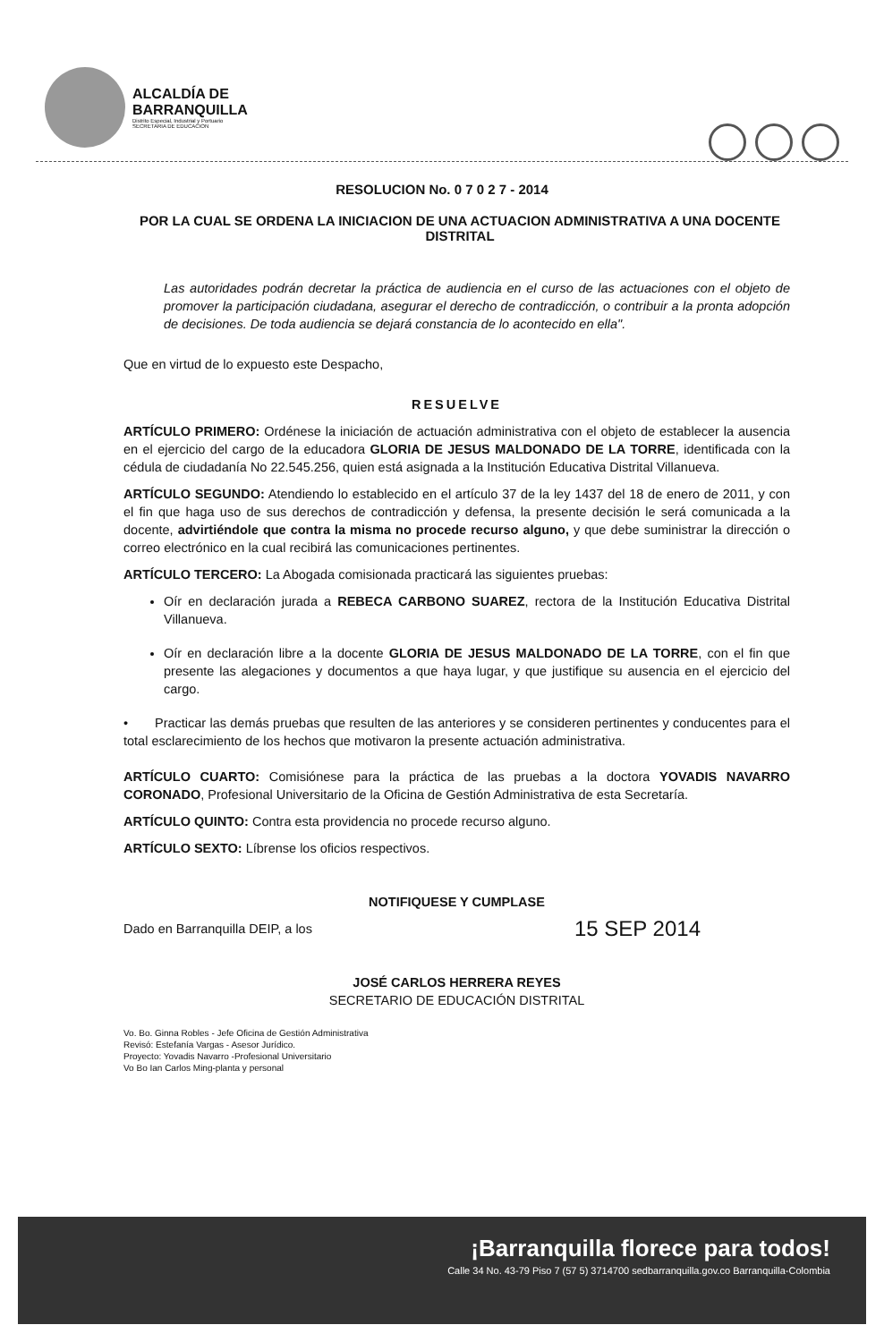ALCALDÍA DE
BARRANQUILLA
Distrito Especial, Industrial y Portuario
SECRETARIA DE EDUCACION
RESOLUCION No. 0 7 0 2 7 - 2014
POR LA CUAL SE ORDENA LA INICIACION DE UNA ACTUACION ADMINISTRATIVA A UNA DOCENTE DISTRITAL
Las autoridades podrán decretar la práctica de audiencia en el curso de las actuaciones con el objeto de promover la participación ciudadana, asegurar el derecho de contradicción, o contribuir a la pronta adopción de decisiones. De toda audiencia se dejará constancia de lo acontecido en ella".
Que en virtud de lo expuesto este Despacho,
RESUELVE
ARTÍCULO PRIMERO: Ordénese la iniciación de actuación administrativa con el objeto de establecer la ausencia en el ejercicio del cargo de la educadora GLORIA DE JESUS MALDONADO DE LA TORRE, identificada con la cédula de ciudadanía No 22.545.256, quien está asignada a la Institución Educativa Distrital Villanueva.
ARTÍCULO SEGUNDO: Atendiendo lo establecido en el artículo 37 de la ley 1437 del 18 de enero de 2011, y con el fin que haga uso de sus derechos de contradicción y defensa, la presente decisión le será comunicada a la docente, advirtiéndole que contra la misma no procede recurso alguno, y que debe suministrar la dirección o correo electrónico en la cual recibirá las comunicaciones pertinentes.
ARTÍCULO TERCERO: La Abogada comisionada practicará las siguientes pruebas:
Oír en declaración jurada a REBECA CARBONO SUAREZ, rectora de la Institución Educativa Distrital Villanueva.
Oír en declaración libre a la docente GLORIA DE JESUS MALDONADO DE LA TORRE, con el fin que presente las alegaciones y documentos a que haya lugar, y que justifique su ausencia en el ejercicio del cargo.
• Practicar las demás pruebas que resulten de las anteriores y se consideren pertinentes y conducentes para el total esclarecimiento de los hechos que motivaron la presente actuación administrativa.
ARTÍCULO CUARTO: Comisiónese para la práctica de las pruebas a la doctora YOVADIS NAVARRO CORONADO, Profesional Universitario de la Oficina de Gestión Administrativa de esta Secretaría.
ARTÍCULO QUINTO: Contra esta providencia no procede recurso alguno.
ARTÍCULO SEXTO: Líbrense los oficios respectivos.
NOTIFIQUESE Y CUMPLASE
Dado en Barranquilla DEIP, a los 15 SEP 2014
JOSÉ CARLOS HERRERA REYES
SECRETARIO DE EDUCACIÓN DISTRITAL
Vo. Bo. Ginna Robles - Jefe Oficina de Gestión Administrativa
Revisó: Estefanía Vargas - Asesor Jurídico.
Proyecto: Yovadis Navarro -Profesional Universitario
Vo Bo Ian Carlos Ming-planta y personal
¡Barranquilla florece para todos!
Calle 34 No. 43-79 Piso 7 (57 5) 3714700 sedbarranquilla.gov.co Barranquilla-Colombia